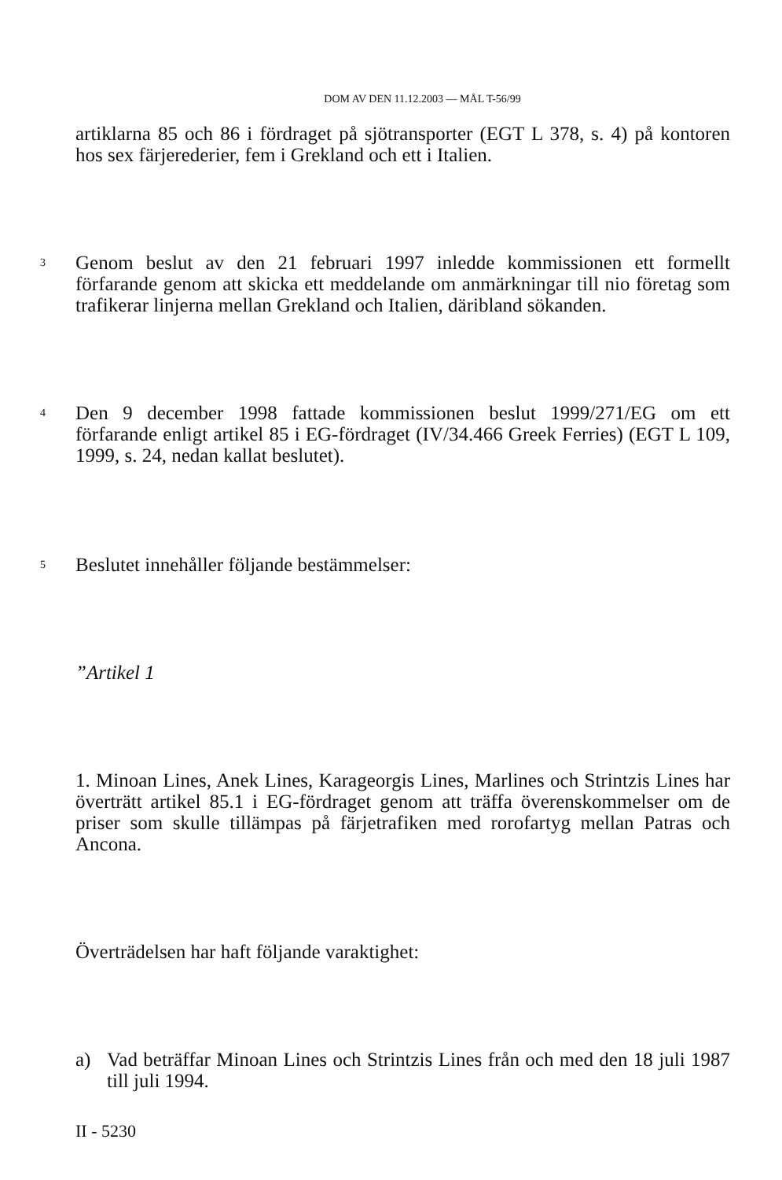DOM AV DEN 11.12.2003 — MÅL T-56/99
artiklarna 85 och 86 i fördraget på sjötransporter (EGT L 378, s. 4) på kontoren hos sex färjerederier, fem i Grekland och ett i Italien.
3
Genom beslut av den 21 februari 1997 inledde kommissionen ett formellt förfarande genom att skicka ett meddelande om anmärkningar till nio företag som trafikerar linjerna mellan Grekland och Italien, däribland sökanden.
4
Den 9 december 1998 fattade kommissionen beslut 1999/271/EG om ett förfarande enligt artikel 85 i EG-fördraget (IV/34.466 Greek Ferries) (EGT L 109, 1999, s. 24, nedan kallat beslutet).
5
Beslutet innehåller följande bestämmelser:
”Artikel 1
1. Minoan Lines, Anek Lines, Karageorgis Lines, Marlines och Strintzis Lines har överträtt artikel 85.1 i EG-fördraget genom att träffa överenskommelser om de priser som skulle tillämpas på färjetrafiken med rorofartyg mellan Patras och Ancona.
Överträdelsen har haft följande varaktighet:
a) Vad beträffar Minoan Lines och Strintzis Lines från och med den 18 juli 1987 till juli 1994.
II - 5230